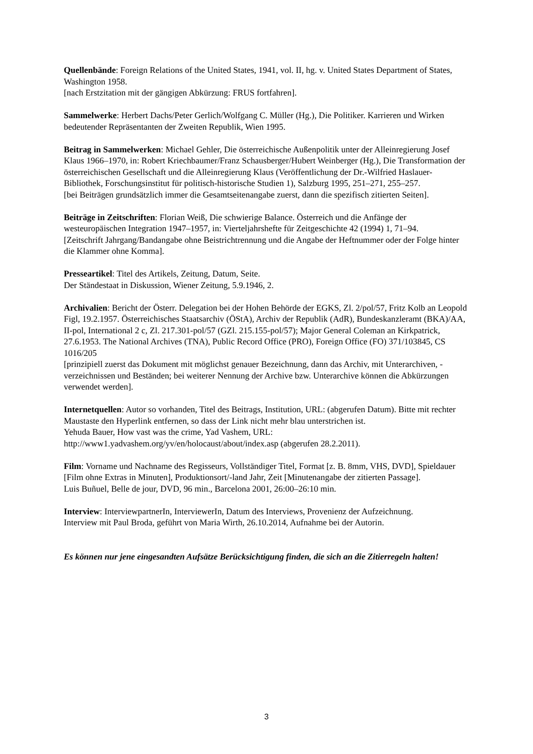Quellenbände: Foreign Relations of the United States, 1941, vol. II, hg. v. United States Department of States, Washington 1958.
[nach Erstzitation mit der gängigen Abkürzung: FRUS fortfahren].
Sammelwerke: Herbert Dachs/Peter Gerlich/Wolfgang C. Müller (Hg.), Die Politiker. Karrieren und Wirken bedeutender Repräsentanten der Zweiten Republik, Wien 1995.
Beitrag in Sammelwerken: Michael Gehler, Die österreichische Außenpolitik unter der Alleinregierung Josef Klaus 1966–1970, in: Robert Kriechbaumer/Franz Schausberger/Hubert Weinberger (Hg.), Die Transformation der österreichischen Gesellschaft und die Alleinregierung Klaus (Veröffentlichung der Dr.-Wilfried Haslauer-Bibliothek, Forschungsinstitut für politisch-historische Studien 1), Salzburg 1995, 251–271, 255–257.
[bei Beiträgen grundsätzlich immer die Gesamtseitenangabe zuerst, dann die spezifisch zitierten Seiten].
Beiträge in Zeitschriften: Florian Weiß, Die schwierige Balance. Österreich und die Anfänge der westeuropäischen Integration 1947–1957, in: Vierteljahrshefte für Zeitgeschichte 42 (1994) 1, 71–94.
[Zeitschrift Jahrgang/Bandangabe ohne Beistrichtrennung und die Angabe der Heftnummer oder der Folge hinter die Klammer ohne Komma].
Presseartikel: Titel des Artikels, Zeitung, Datum, Seite.
Der Ständestaat in Diskussion, Wiener Zeitung, 5.9.1946, 2.
Archivalien: Bericht der Österr. Delegation bei der Hohen Behörde der EGKS, Zl. 2/pol/57, Fritz Kolb an Leopold Figl, 19.2.1957. Österreichisches Staatsarchiv (ÖStA), Archiv der Republik (AdR), Bundeskanzleramt (BKA)/AA, II-pol, International 2 c, Zl. 217.301-pol/57 (GZl. 215.155-pol/57); Major General Coleman an Kirkpatrick, 27.6.1953. The National Archives (TNA), Public Record Office (PRO), Foreign Office (FO) 371/103845, CS 1016/205
[prinzipiell zuerst das Dokument mit möglichst genauer Bezeichnung, dann das Archiv, mit Unterarchiven, -verzeichnissen und Beständen; bei weiterer Nennung der Archive bzw. Unterarchive können die Abkürzungen verwendet werden].
Internetquellen: Autor so vorhanden, Titel des Beitrags, Institution, URL: (abgerufen Datum). Bitte mit rechter Maustaste den Hyperlink entfernen, so dass der Link nicht mehr blau unterstrichen ist.
Yehuda Bauer, How vast was the crime, Yad Vashem, URL:
http://www1.yadvashem.org/yv/en/holocaust/about/index.asp (abgerufen 28.2.2011).
Film: Vorname und Nachname des Regisseurs, Vollständiger Titel, Format [z. B. 8mm, VHS, DVD], Spieldauer [Film ohne Extras in Minuten], Produktionsort/-land Jahr, Zeit [Minutenangabe der zitierten Passage].
Luis Buñuel, Belle de jour, DVD, 96 min., Barcelona 2001, 26:00–26:10 min.
Interview: InterviewpartnerIn, InterviewerIn, Datum des Interviews, Provenienz der Aufzeichnung.
Interview mit Paul Broda, geführt von Maria Wirth, 26.10.2014, Aufnahme bei der Autorin.
Es können nur jene eingesandten Aufsätze Berücksichtigung finden, die sich an die Zitierregeln halten!
3